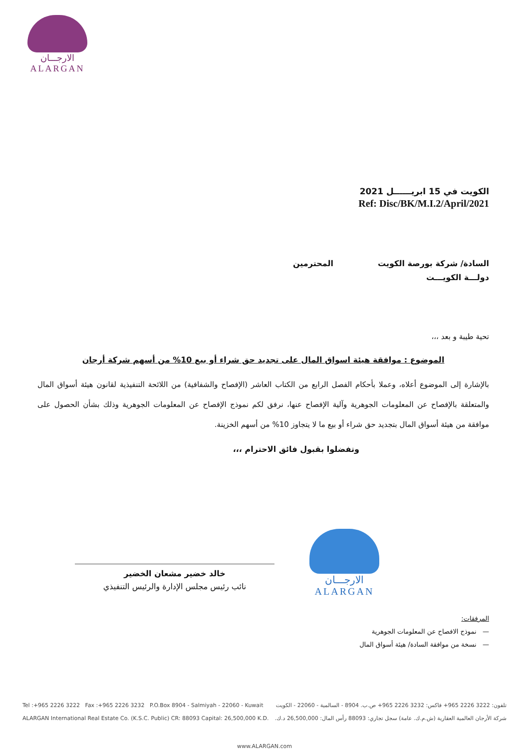الارجـــان
ALARGAN
الكويت في 15 ابريــــــل 2021
Ref: Disc/BK/M.I.2/April/2021
السادة/ شركة بورصة الكويت المحترمين
دولـــة الكويـــت
تحية طيبة و بعد ،،،
الموضوع : موافقة هيئة اسواق المال على تجديد حق شراء أو بيع 10% من أسهم شركة أرجان
بالإشارة إلى الموضوع أعلاه، وعملا بأحكام الفصل الرابع من الكتاب العاشر (الإفصاح والشفافية) من اللائحة التنفيذية لقانون هيئة أسواق المال والمتعلقة بالإفصاح عن المعلومات الجوهرية وآلية الإفصاح عنها، نرفق لكم نموذج الإفصاح عن المعلومات الجوهرية وذلك بشأن الحصول على موافقة من هيئة أسواق المال بتجديد حق شراء أو بيع ما لا يتجاوز 10% من أسهم الخزينة.
وتفضلوا بقبول فائق الاحترام ،،،
خالد خضير مشعان الخضير
نائب رئيس مجلس الإدارة والرئيس التنفيذي
الارجـــان
ALARGAN
المرفقات:
— نموذج الافصاح عن المعلومات الجوهرية
— نسخة من موافقة السادة/ هيئة أسواق المال
Tel :+965 2226 3222 Fax :+965 2226 3232 P.O.Box 8904 - Salmiyah - 22060 - Kuwait تلفون: 3222 2226 965+ فاكس: 3232 2226 965+ ص.ب. 8904 - السالمية - 22060 - الكويت
ALARGAN International Real Estate Co. (K.S.C. Public) CR: 88093 Capital: 26,500,000 K.D. شركة الأرجان العالمية العقارية (ش.م.ك. عامة) سجل تجاري: 88093 رأس المال: 26,500,000 د.ك.
www.ALARGAN.com